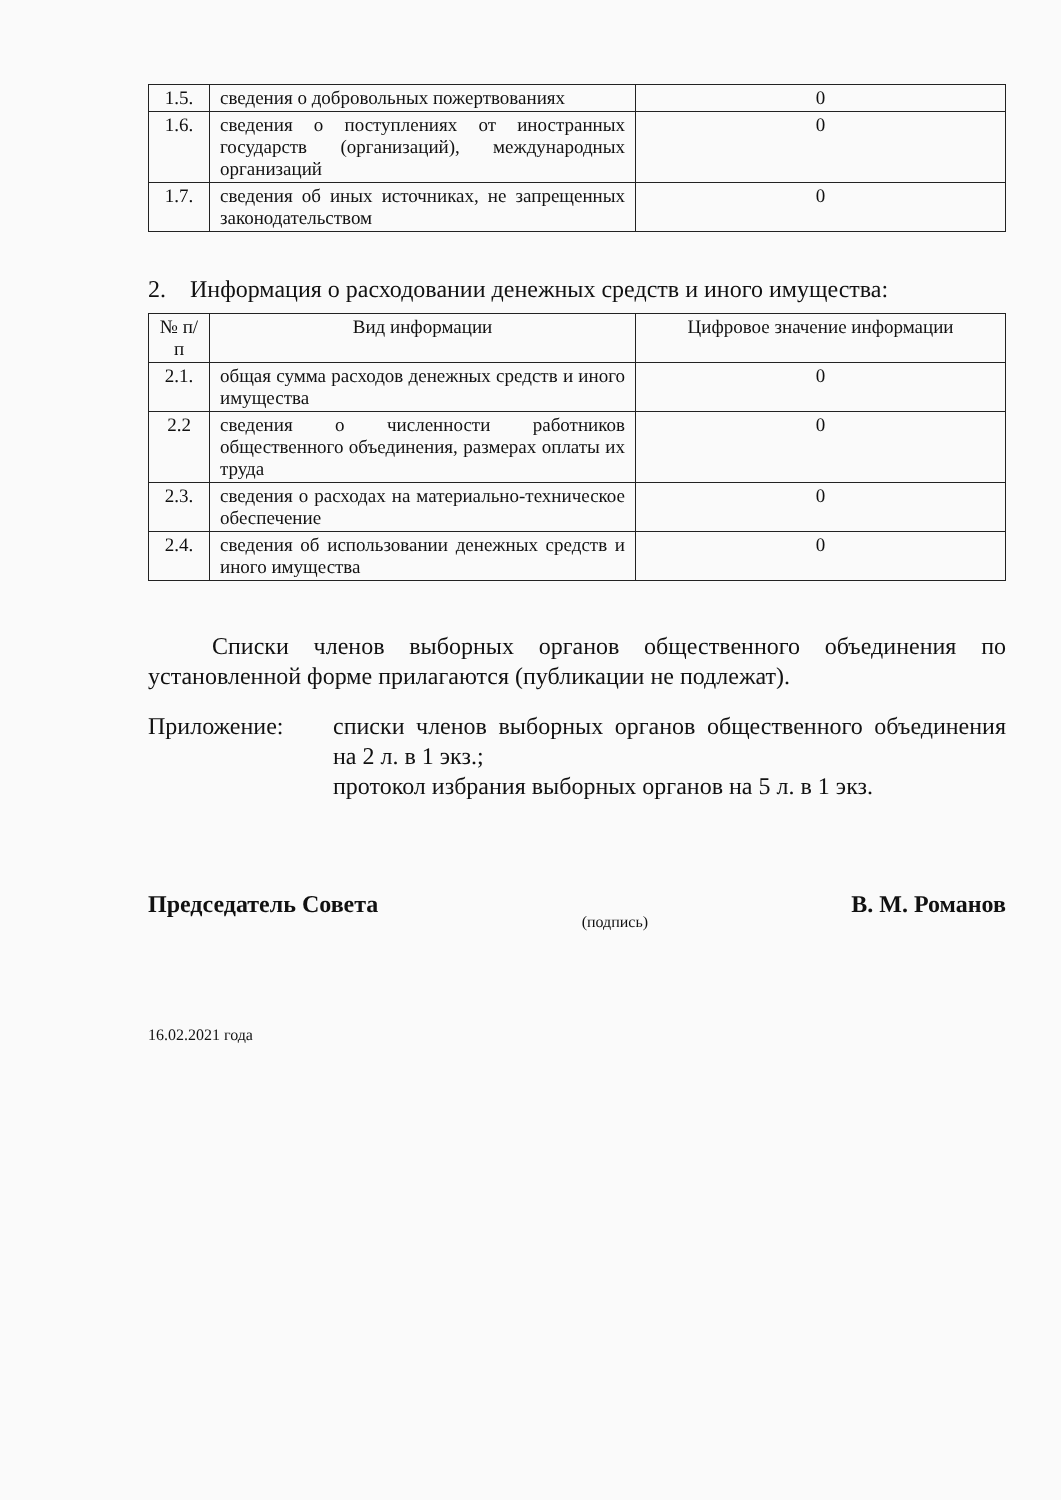| 1.5. | сведения о добровольных пожертвованиях | 0 |
| 1.6. | сведения о поступлениях от иностранных государств (организаций), международных организаций | 0 |
| 1.7. | сведения об иных источниках, не запрещенных законодательством | 0 |
2. Информация о расходовании денежных средств и иного имущества:
| № п/п | Вид информации | Цифровое значение информации |
| --- | --- | --- |
| 2.1. | общая сумма расходов денежных средств и иного имущества | 0 |
| 2.2 | сведения о численности работников общественного объединения, размерах оплаты их труда | 0 |
| 2.3. | сведения о расходах на материально-техническое обеспечение | 0 |
| 2.4. | сведения об использовании денежных средств и иного имущества | 0 |
Списки членов выборных органов общественного объединения по установленной форме прилагаются (публикации не подлежат).
Приложение: списки членов выборных органов общественного объединения на 2 л. в 1 экз.;
протокол избрания выборных органов на 5 л. в 1 экз.
Председатель Совета (подпись) В. М. Романов
16.02.2021 года